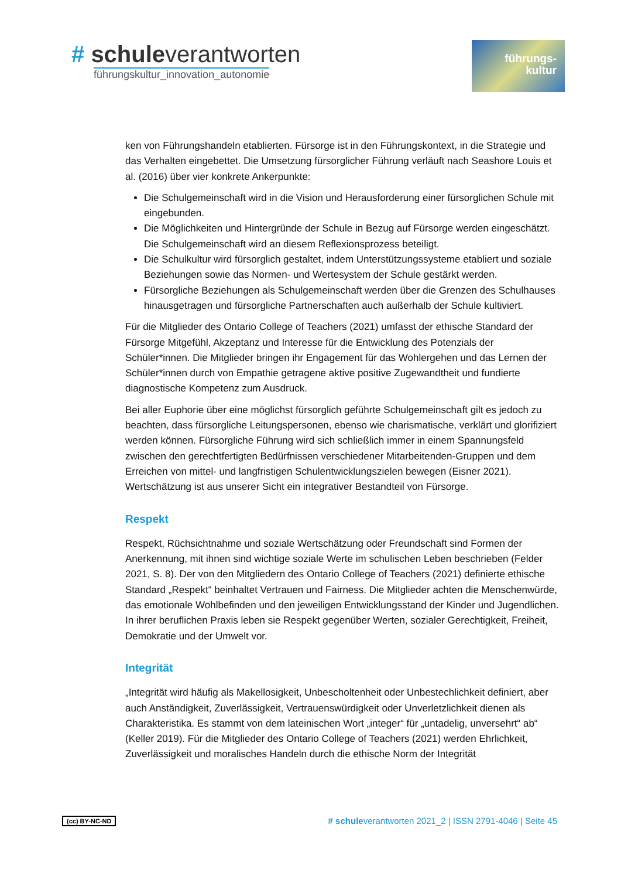# schuleverantworten
führungskultur_innovation_autonomie
führungs-
kultur
ken von Führungshandeln etablierten. Fürsorge ist in den Führungskontext, in die Strategie und das Verhalten eingebettet. Die Umsetzung fürsorglicher Führung verläuft nach Seashore Louis et al. (2016) über vier konkrete Ankerpunkte:
Die Schulgemeinschaft wird in die Vision und Herausforderung einer fürsorglichen Schule mit eingebunden.
Die Möglichkeiten und Hintergründe der Schule in Bezug auf Fürsorge werden eingeschätzt. Die Schulgemeinschaft wird an diesem Reflexionsprozess beteiligt.
Die Schulkultur wird fürsorglich gestaltet, indem Unterstützungssysteme etabliert und soziale Beziehungen sowie das Normen- und Wertesystem der Schule gestärkt werden.
Fürsorgliche Beziehungen als Schulgemeinschaft werden über die Grenzen des Schulhauses hinausgetragen und fürsorgliche Partnerschaften auch außerhalb der Schule kultiviert.
Für die Mitglieder des Ontario College of Teachers (2021) umfasst der ethische Standard der Fürsorge Mitgefühl, Akzeptanz und Interesse für die Entwicklung des Potenzials der Schüler*innen. Die Mitglieder bringen ihr Engagement für das Wohlergehen und das Lernen der Schüler*innen durch von Empathie getragene aktive positive Zugewandtheit und fundierte diagnostische Kompetenz zum Ausdruck.
Bei aller Euphorie über eine möglichst fürsorglich geführte Schulgemeinschaft gilt es jedoch zu beachten, dass fürsorgliche Leitungspersonen, ebenso wie charismatische, verklärt und glorifiziert werden können. Fürsorgliche Führung wird sich schließlich immer in einem Spannungsfeld zwischen den gerechtfertigten Bedürfnissen verschiedener Mitarbeitenden-Gruppen und dem Erreichen von mittel- und langfristigen Schulentwicklungszielen bewegen (Eisner 2021). Wertschätzung ist aus unserer Sicht ein integrativer Bestandteil von Fürsorge.
Respekt
Respekt, Rüchsichtnahme und soziale Wertschätzung oder Freundschaft sind Formen der Anerkennung, mit ihnen sind wichtige soziale Werte im schulischen Leben beschrieben (Felder 2021, S. 8). Der von den Mitgliedern des Ontario College of Teachers (2021) definierte ethische Standard „Respekt“ beinhaltet Vertrauen und Fairness. Die Mitglieder achten die Menschenwürde, das emotionale Wohlbefinden und den jeweiligen Entwicklungsstand der Kinder und Jugendlichen. In ihrer beruflichen Praxis leben sie Respekt gegenüber Werten, sozialer Gerechtigkeit, Freiheit, Demokratie und der Umwelt vor.
Integrität
„Integrität wird häufig als Makellosigkeit, Unbescholtenheit oder Unbestechlichkeit definiert, aber auch Anständigkeit, Zuverlässigkeit, Vertrauenswürdigkeit oder Unverletzlichkeit dienen als Charakteristika. Es stammt von dem lateinischen Wort „integer“ für „untadelig, unversehrt“ ab“ (Keller 2019). Für die Mitglieder des Ontario College of Teachers (2021) werden Ehrlichkeit, Zuverlässigkeit und moralisches Handeln durch die ethische Norm der Integrität
(cc) BY-NC-ND # schuleverantworten 2021_2 | ISSN 2791-4046 | Seite 45